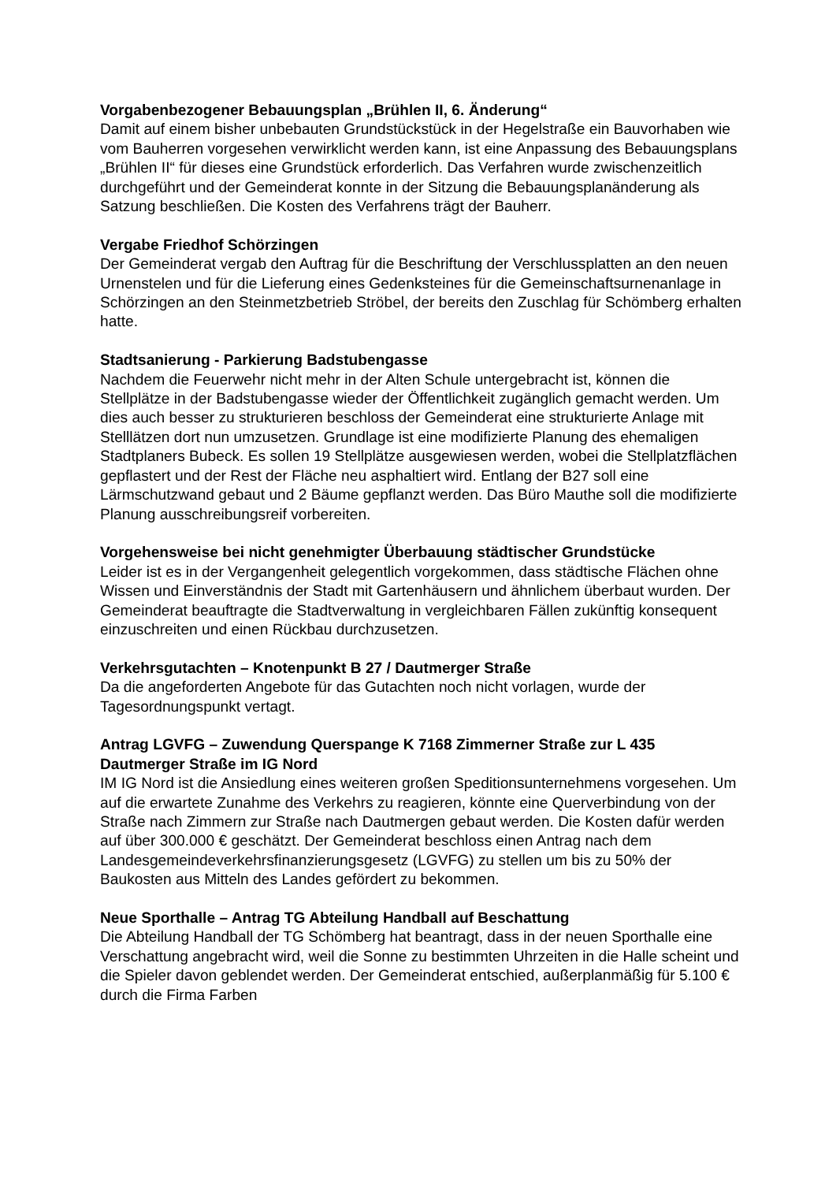Vorgabenbezogener Bebauungsplan „Brühlen II, 6. Änderung“
Damit auf einem bisher unbebauten Grundstückstück in der Hegelstraße ein Bauvorhaben wie vom Bauherren vorgesehen verwirklicht werden kann, ist eine Anpassung des Bebauungsplans „Brühlen II“ für dieses eine Grundstück erforderlich. Das Verfahren wurde zwischenzeitlich durchgeführt und der Gemeinderat konnte in der Sitzung die Bebauungsplanänderung als Satzung beschließen. Die Kosten des Verfahrens trägt der Bauherr.
Vergabe Friedhof Schörzingen
Der Gemeinderat vergab den Auftrag für die Beschriftung der Verschlussplatten an den neuen Urnenstelen und für die Lieferung eines Gedenksteines für die Gemeinschaftsurnenanlage in Schörzingen an den Steinmetzbetrieb Ströbel, der bereits den Zuschlag für Schömberg erhalten hatte.
Stadtsanierung - Parkierung Badstubengasse
Nachdem die Feuerwehr nicht mehr in der Alten Schule untergebracht ist, können die Stellplätze in der Badstubengasse wieder der Öffentlichkeit zugänglich gemacht werden. Um dies auch besser zu strukturieren beschloss der Gemeinderat eine strukturierte Anlage mit Stelllätzen dort nun umzusetzen. Grundlage ist eine modifizierte Planung des ehemaligen Stadtplaners Bubeck. Es sollen 19 Stellplätze ausgewiesen werden, wobei die Stellplatzflächen gepflastert und der Rest der Fläche neu asphaltiert wird. Entlang der B27 soll eine Lärmschutzwand gebaut und 2 Bäume gepflanzt werden. Das Büro Mauthe soll die modifizierte Planung ausschreibungsreif vorbereiten.
Vorgehensweise bei nicht genehmigter Überbauung städtischer Grundstücke
Leider ist es in der Vergangenheit gelegentlich vorgekommen, dass städtische Flächen ohne Wissen und Einverständnis der Stadt mit Gartenhäusern und ähnlichem überbaut wurden. Der Gemeinderat beauftragte die Stadtverwaltung in vergleichbaren Fällen zukünftig konsequent einzuschreiten und einen Rückbau durchzusetzen.
Verkehrsgutachten – Knotenpunkt B 27 / Dautmerger Straße
Da die angeforderten Angebote für das Gutachten noch nicht vorlagen, wurde der Tagesordnungspunkt vertagt.
Antrag LGVFG – Zuwendung Querspange K 7168 Zimmerner Straße zur L 435 Dautmerger Straße im IG Nord
IM IG Nord ist die Ansiedlung eines weiteren großen Speditionsunternehmens vorgesehen. Um auf die erwartete Zunahme des Verkehrs zu reagieren, könnte eine Querverbindung von der Straße nach Zimmern zur Straße nach Dautmergen gebaut werden. Die Kosten dafür werden auf über 300.000 € geschätzt. Der Gemeinderat beschloss einen Antrag nach dem Landesgemeindeverkehrsfinanzierungsgesetz (LGVFG) zu stellen um bis zu 50% der Baukosten aus Mitteln des Landes gefördert zu bekommen.
Neue Sporthalle – Antrag TG Abteilung Handball auf Beschattung
Die Abteilung Handball der TG Schömberg hat beantragt, dass in der neuen Sporthalle eine Verschattung angebracht wird, weil die Sonne zu bestimmten Uhrzeiten in die Halle scheint und die Spieler davon geblendet werden. Der Gemeinderat entschied, außerplanmäßig für 5.100 € durch die Firma Farben